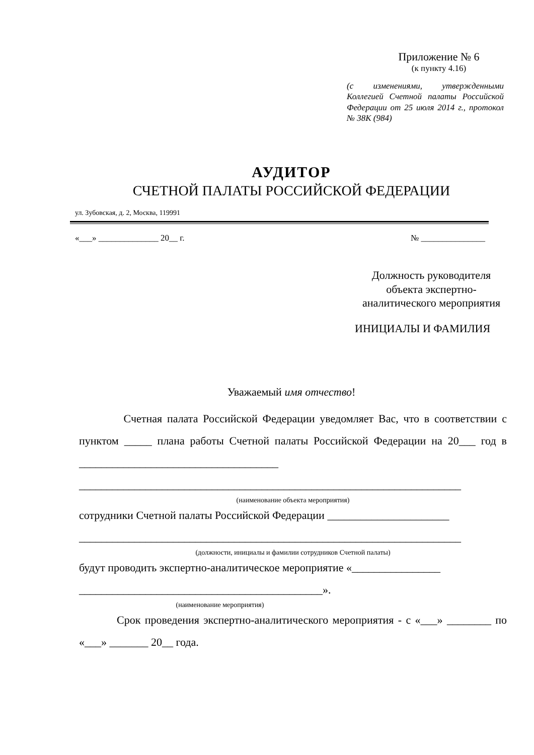Приложение № 6
(к пункту 4.16)
(с изменениями, утвержденными Коллегией Счетной палаты Российской Федерации от 25 июля 2014 г., протокол № 38К (984)
АУДИТОР
СЧЕТНОЙ ПАЛАТЫ РОССИЙСКОЙ ФЕДЕРАЦИИ
ул. Зубовская, д. 2, Москва, 119991
«___» ______________ 20__ г. № _______________
Должность руководителя
объекта экспертно-
аналитического мероприятия
ИНИЦИАЛЫ И ФАМИЛИЯ
Уважаемый имя отчество!
Счетная палата Российской Федерации уведомляет Вас, что в соответствии с пунктом _____ плана работы Счетной палаты Российской Федерации на 20___ год в ____________________________________
_____________________________________________________________________
(наименование объекта мероприятия)
сотрудники Счетной палаты Российской Федерации ______________________
_____________________________________________________________________
(должности, инициалы и фамилии сотрудников Счетной палаты)
будут проводить экспертно-аналитическое мероприятие «________________
____________________________________________».
(наименование мероприятия)
Срок проведения экспертно-аналитического мероприятия - с «___» ________ по «___» _______ 20__ года.